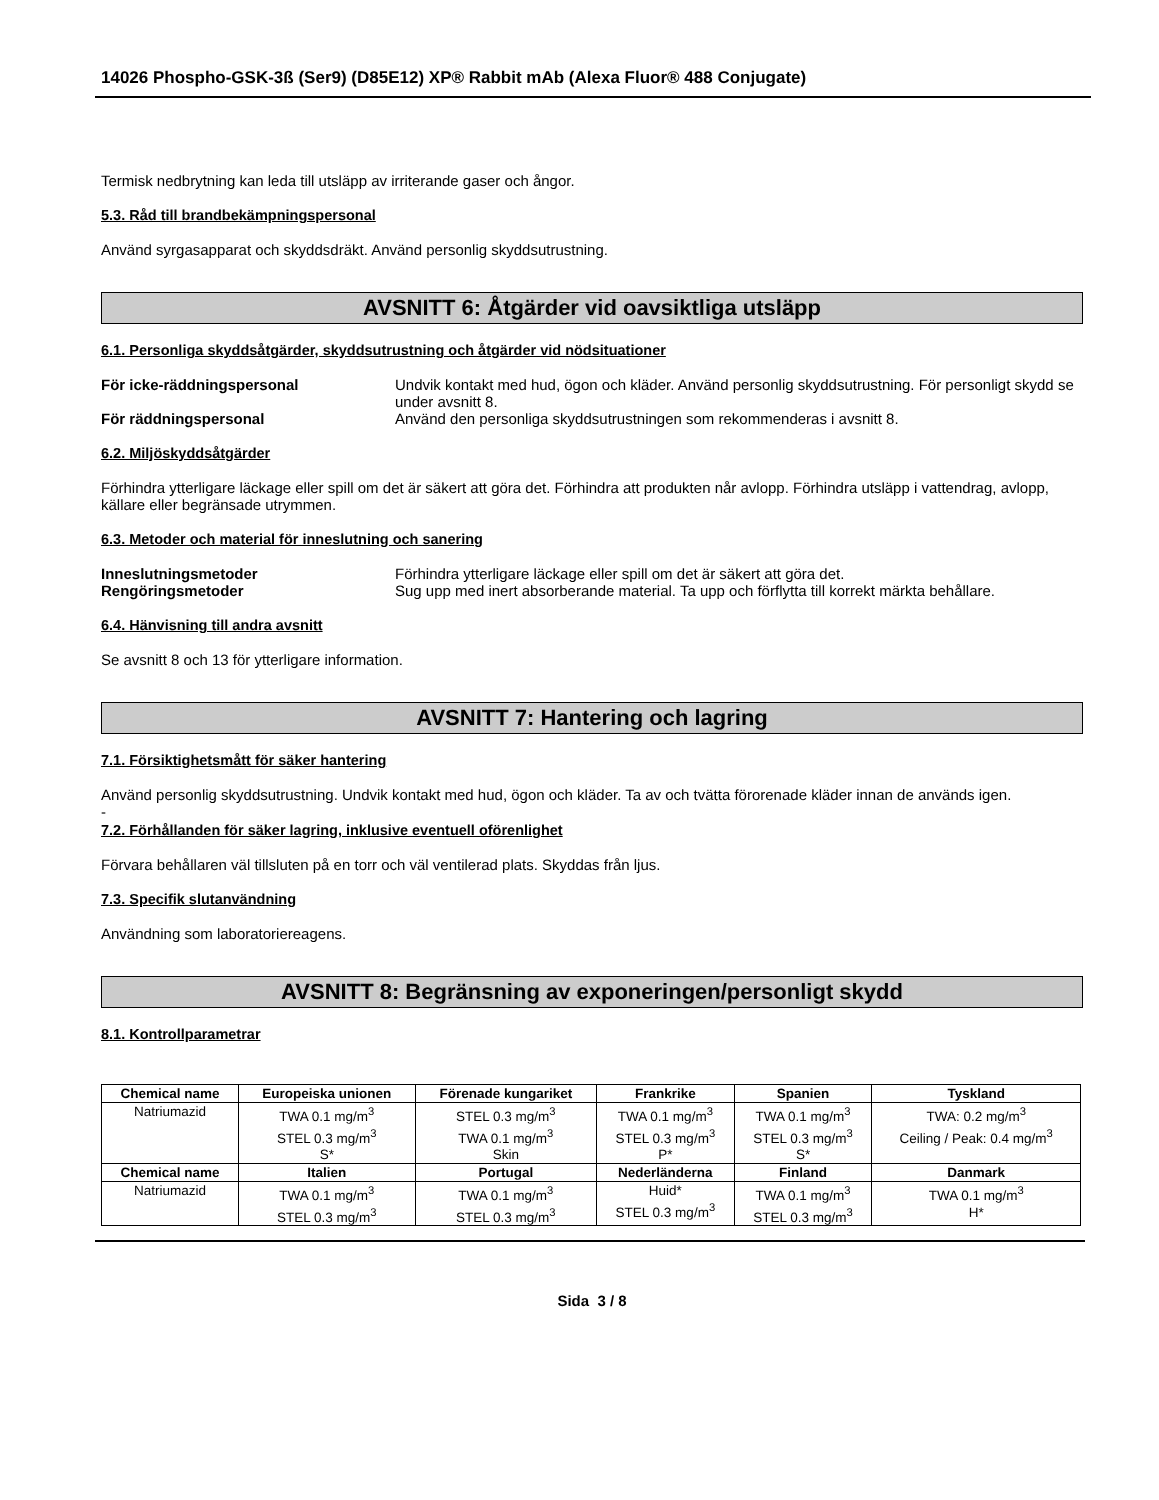14026 Phospho-GSK-3ß (Ser9) (D85E12) XP® Rabbit mAb (Alexa Fluor® 488 Conjugate)
Termisk nedbrytning kan leda till utsläpp av irriterande gaser och ångor.
5.3. Råd till brandbekämpningspersonal
Använd syrgasapparat och skyddsdräkt. Använd personlig skyddsutrustning.
AVSNITT 6: Åtgärder vid oavsiktliga utsläpp
6.1. Personliga skyddsåtgärder, skyddsutrustning och åtgärder vid nödsituationer
För icke-räddningspersonal Undvik kontakt med hud, ögon och kläder. Använd personlig skyddsutrustning. För personligt skydd se under avsnitt 8.
För räddningspersonal Använd den personliga skyddsutrustningen som rekommenderas i avsnitt 8.
6.2. Miljöskyddsåtgärder
Förhindra ytterligare läckage eller spill om det är säkert att göra det. Förhindra att produkten når avlopp. Förhindra utsläpp i vattendrag, avlopp, källare eller begränsade utrymmen.
6.3. Metoder och material för inneslutning och sanering
Inneslutningsmetoder Förhindra ytterligare läckage eller spill om det är säkert att göra det.
Rengöringsmetoder Sug upp med inert absorberande material. Ta upp och förflytta till korrekt märkta behållare.
6.4. Hänvisning till andra avsnitt
Se avsnitt 8 och 13 för ytterligare information.
AVSNITT 7: Hantering och lagring
7.1. Försiktighetsmått för säker hantering
Använd personlig skyddsutrustning. Undvik kontakt med hud, ögon och kläder. Ta av och tvätta förorenade kläder innan de används igen.
-
7.2. Förhållanden för säker lagring, inklusive eventuell oförenlighet
Förvara behållaren väl tillsluten på en torr och väl ventilerad plats. Skyddas från ljus.
7.3. Specifik slutanvändning
Användning som laboratoriereagens.
AVSNITT 8: Begränsning av exponeringen/personligt skydd
8.1. Kontrollparametrar
| Chemical name | Europeiska unionen | Förenade kungariket | Frankrike | Spanien | Tyskland |
| --- | --- | --- | --- | --- | --- |
| Natriumazid | TWA 0.1 mg/m<sup>3</sup> STEL 0.3 mg/m<sup>3</sup> S* | STEL 0.3 mg/m<sup>3</sup> TWA 0.1 mg/m<sup>3</sup> Skin | TWA 0.1 mg/m<sup>3</sup> STEL 0.3 mg/m<sup>3</sup> P* | TWA 0.1 mg/m<sup>3</sup> STEL 0.3 mg/m<sup>3</sup> S* | TWA: 0.2 mg/m<sup>3</sup> Ceiling / Peak: 0.4 mg/m<sup>3</sup> |
| Chemical name | Italien | Portugal | Nederländerna | Finland | Danmark |
| Natriumazid | TWA 0.1 mg/m<sup>3</sup> STEL 0.3 mg/m<sup>3</sup> | TWA 0.1 mg/m<sup>3</sup> STEL 0.3 mg/m<sup>3</sup> | Huid* STEL 0.3 mg/m<sup>3</sup> | TWA 0.1 mg/m<sup>3</sup> STEL 0.3 mg/m<sup>3</sup> | TWA 0.1 mg/m<sup>3</sup> H* |
Sida 3 / 8